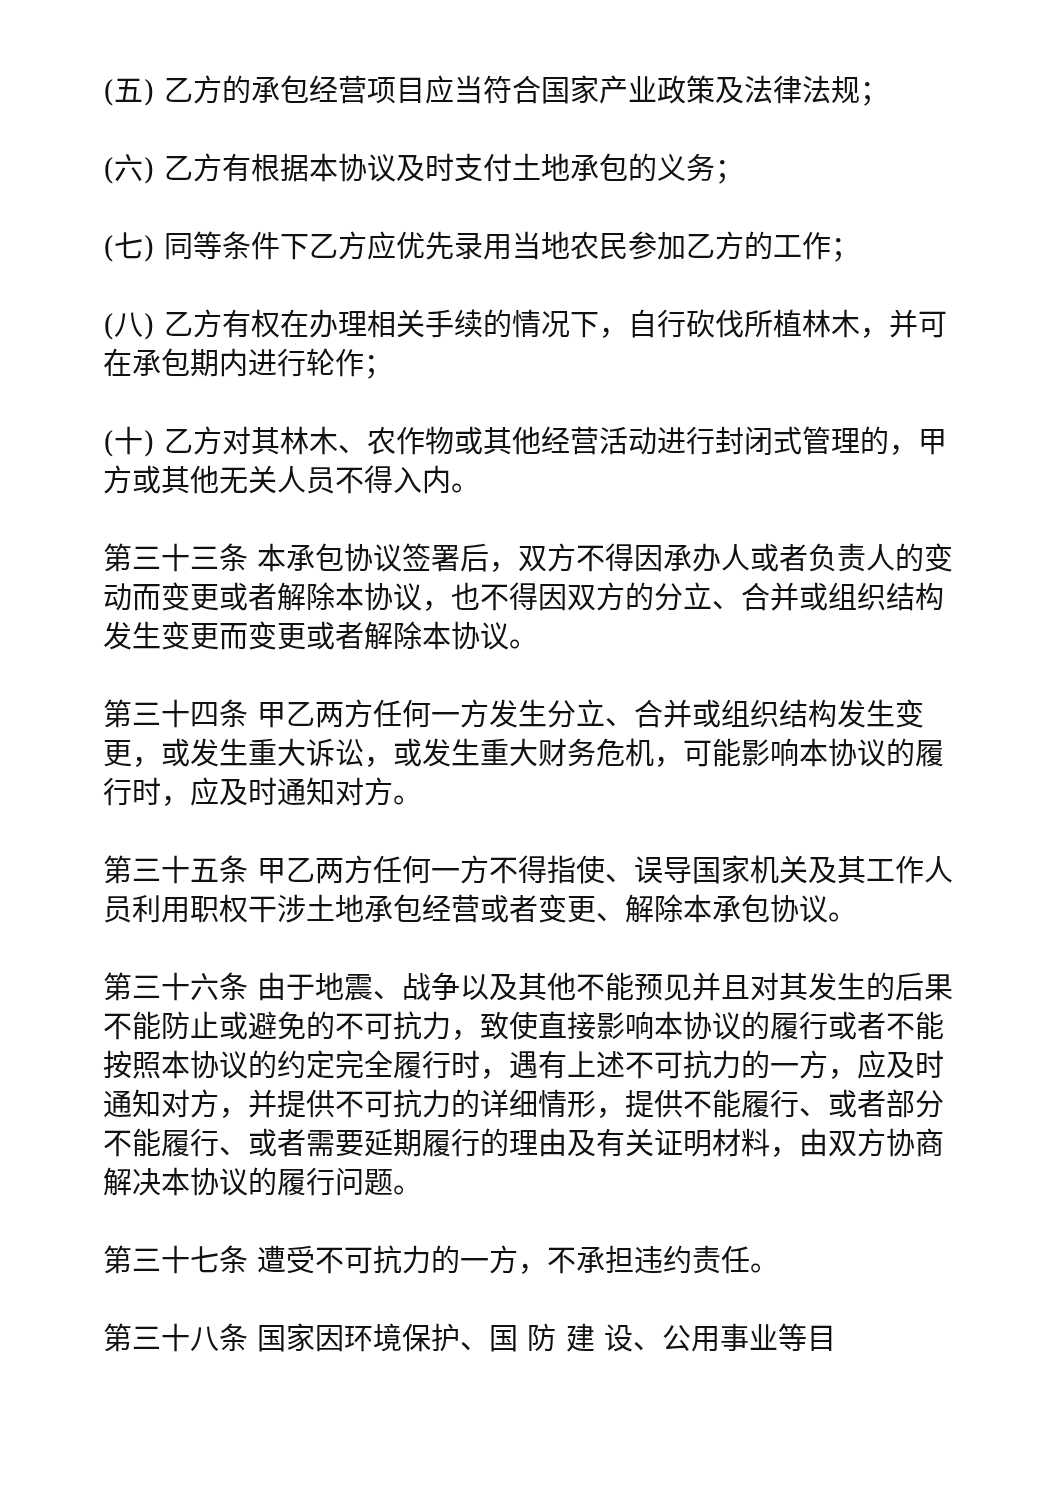(五) 乙方的承包经营项目应当符合国家产业政策及法律法规；
(六) 乙方有根据本协议及时支付土地承包的义务；
(七) 同等条件下乙方应优先录用当地农民参加乙方的工作；
(八) 乙方有权在办理相关手续的情况下，自行砍伐所植林木，并可在承包期内进行轮作；
(十) 乙方对其林木、农作物或其他经营活动进行封闭式管理的，甲方或其他无关人员不得入内。
第三十三条 本承包协议签署后，双方不得因承办人或者负责人的变动而变更或者解除本协议，也不得因双方的分立、合并或组织结构发生变更而变更或者解除本协议。
第三十四条 甲乙两方任何一方发生分立、合并或组织结构发生变更，或发生重大诉讼，或发生重大财务危机，可能影响本协议的履行时，应及时通知对方。
第三十五条 甲乙两方任何一方不得指使、误导国家机关及其工作人员利用职权干涉土地承包经营或者变更、解除本承包协议。
第三十六条 由于地震、战争以及其他不能预见并且对其发生的后果不能防止或避免的不可抗力，致使直接影响本协议的履行或者不能按照本协议的约定完全履行时，遇有上述不可抗力的一方，应及时通知对方，并提供不可抗力的详细情形，提供不能履行、或者部分不能履行、或者需要延期履行的理由及有关证明材料，由双方协商解决本协议的履行问题。
第三十七条 遭受不可抗力的一方，不承担违约责任。
第三十八条 国家因环境保护、国 防 建 设、公用事业等目